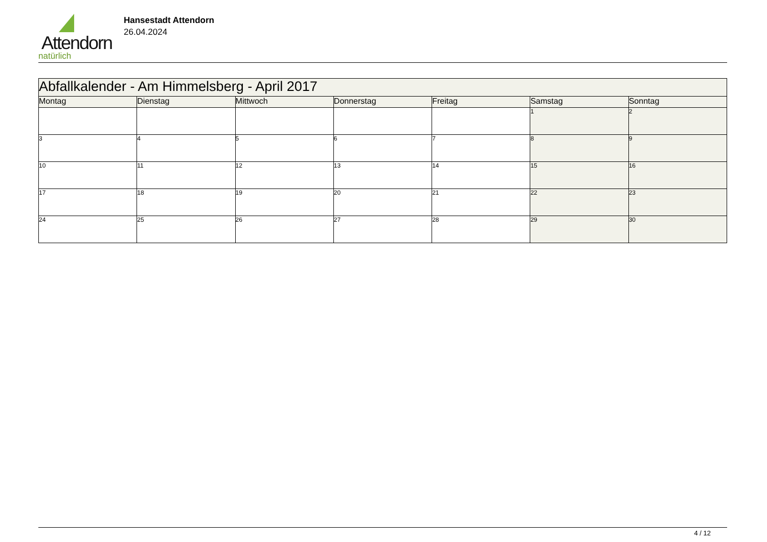Attendorn
natürlich
Hansestadt Attendorn
26.04.2024
| Abfallkalender - Am Himmelsberg - April 2017 | | | | | | |
| Montag | Dienstag | Mittwoch | Donnerstag | Freitag | Samstag | Sonntag |
| | | | | | 1 | 2 |
| 3 | 4 | 5 | 6 | 7 | 8 | 9 |
| 10 | 11 | 12 | 13 | 14 | 15 | 16 |
| 17 | 18 | 19 | 20 | 21 | 22 | 23 |
| 24 | 25 | 26 | 27 | 28 | 29 | 30 |
4 / 12